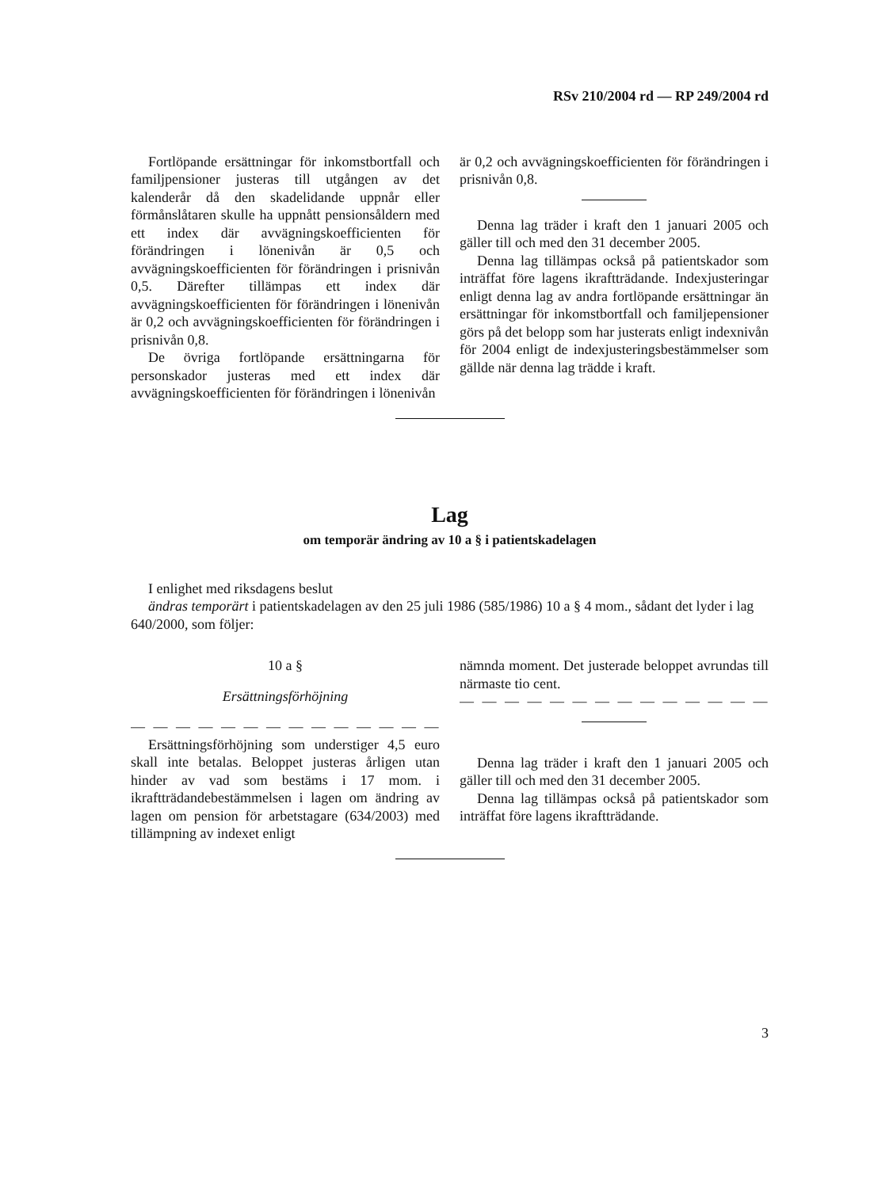RSv 210/2004 rd — RP 249/2004 rd
Fortlöpande ersättningar för inkomstbortfall och familjpensioner justeras till utgången av det kalenderår då den skadelidande uppnår eller förmånslåtaren skulle ha uppnått pensionsåldern med ett index där avvägningskoefficienten för förändringen i lönenivån är 0,5 och avvägningskoefficienten för förändringen i prisnivån 0,5. Därefter tillämpas ett index där avvägningskoefficienten för förändringen i lönenivån är 0,2 och avvägningskoefficienten för förändringen i prisnivån 0,8.
De övriga fortlöpande ersättningarna för personskador justeras med ett index där avvägningskoefficienten för förändringen i lönenivån
är 0,2 och avvägningskoefficienten för förändringen i prisnivån 0,8.
Denna lag träder i kraft den 1 januari 2005 och gäller till och med den 31 december 2005.
Denna lag tillämpas också på patientskador som inträffat före lagens ikraftträdande. Indexjusteringar enligt denna lag av andra fortlöpande ersättningar än ersättningar för inkomstbortfall och familjepensioner görs på det belopp som har justerats enligt indexnivån för 2004 enligt de indexjusteringsbestämmelser som gällde när denna lag trädde i kraft.
Lag
om temporär ändring av 10 a § i patientskadelagen
I enlighet med riksdagens beslut
ändras temporärt i patientskadelagen av den 25 juli 1986 (585/1986) 10 a § 4 mom., sådant det lyder i lag 640/2000, som följer:
10 a §
Ersättningsförhöjning
— — — — — — — — — — — — — —
Ersättningsförhöjning som understiger 4,5 euro skall inte betalas. Beloppet justeras årligen utan hinder av vad som bestäms i 17 mom. i ikraftträdandebestämmelsen i lagen om ändring av lagen om pension för arbetstagare (634/2003) med tillämpning av indexet enligt
nämnda moment. Det justerade beloppet avrundas till närmaste tio cent.
— — — — — — — — — — — — — —
Denna lag träder i kraft den 1 januari 2005 och gäller till och med den 31 december 2005.
Denna lag tillämpas också på patientskador som inträffat före lagens ikraftträdande.
3